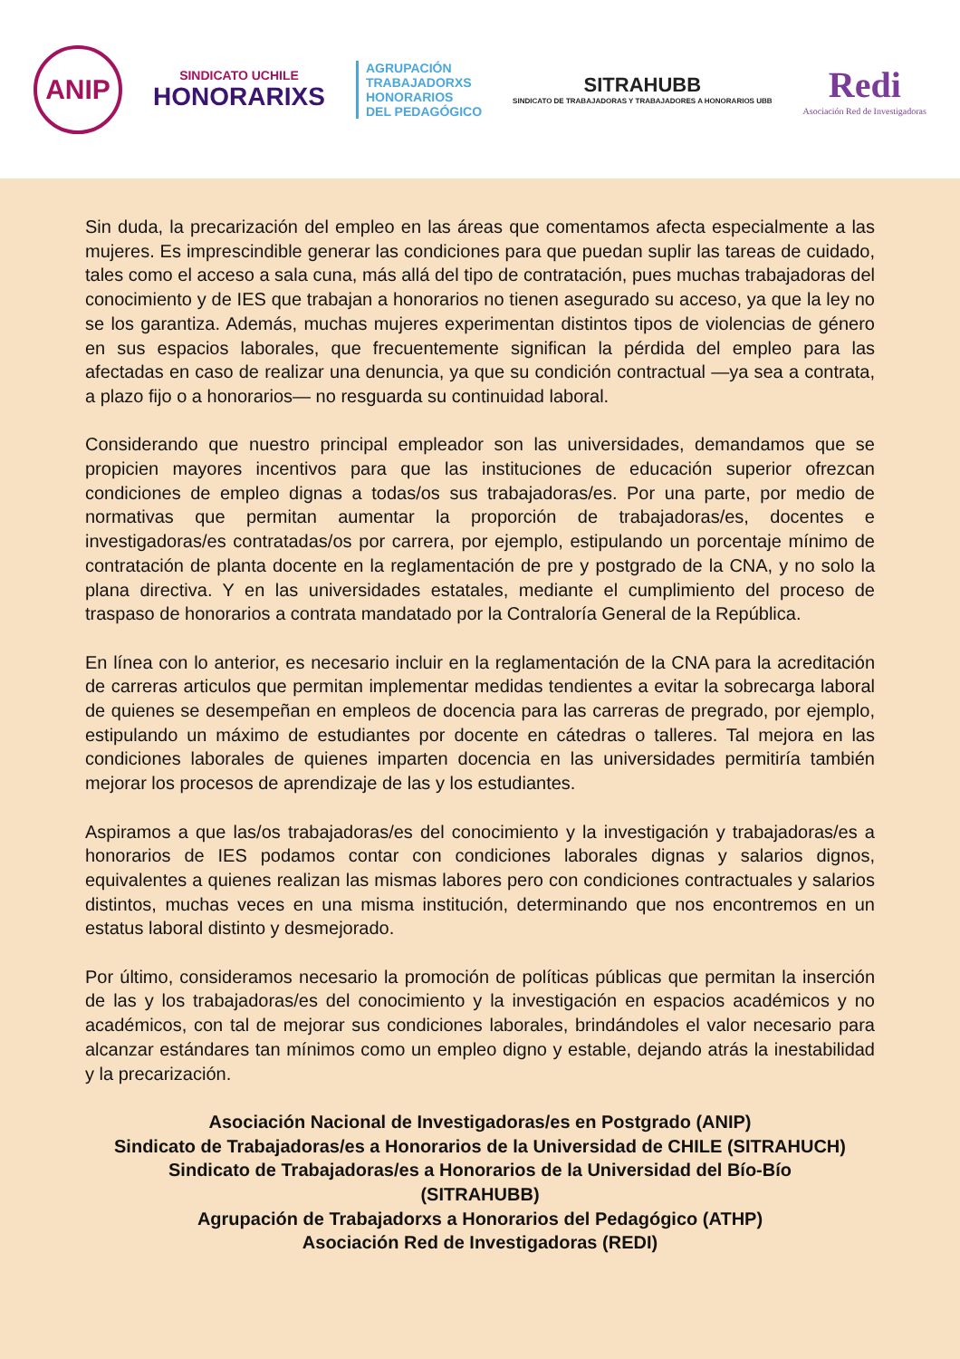ANIP
SINDICATO UCHILE
HONORARIXS
AGRUPACIÓN
TRABAJADORXS
HONORARIOS
DEL PEDAGÓGICO
SITRAHUBB
SINDICATO DE TRABAJADORAS Y TRABAJADORES A HONORARIOS UBB
Redi
Asociación Red de Investigadoras
Sin duda, la precarización del empleo en las áreas que comentamos afecta especialmente a las mujeres. Es imprescindible generar las condiciones para que puedan suplir las tareas de cuidado, tales como el acceso a sala cuna, más allá del tipo de contratación, pues muchas trabajadoras del conocimiento y de IES que trabajan a honorarios no tienen asegurado su acceso, ya que la ley no se los garantiza. Además, muchas mujeres experimentan distintos tipos de violencias de género en sus espacios laborales, que frecuentemente significan la pérdida del empleo para las afectadas en caso de realizar una denuncia, ya que su condición contractual —ya sea a contrata, a plazo fijo o a honorarios— no resguarda su continuidad laboral.
Considerando que nuestro principal empleador son las universidades, demandamos que se propicien mayores incentivos para que las instituciones de educación superior ofrezcan condiciones de empleo dignas a todas/os sus trabajadoras/es. Por una parte, por medio de normativas que permitan aumentar la proporción de trabajadoras/es, docentes e investigadoras/es contratadas/os por carrera, por ejemplo, estipulando un porcentaje mínimo de contratación de planta docente en la reglamentación de pre y postgrado de la CNA, y no solo la plana directiva. Y en las universidades estatales, mediante el cumplimiento del proceso de traspaso de honorarios a contrata mandatado por la Contraloría General de la República.
En línea con lo anterior, es necesario incluir en la reglamentación de la CNA para la acreditación de carreras articulos que permitan implementar medidas tendientes a evitar la sobrecarga laboral de quienes se desempeñan en empleos de docencia para las carreras de pregrado, por ejemplo, estipulando un máximo de estudiantes por docente en cátedras o talleres. Tal mejora en las condiciones laborales de quienes imparten docencia en las universidades permitiría también mejorar los procesos de aprendizaje de las y los estudiantes.
Aspiramos a que las/os trabajadoras/es del conocimiento y la investigación y trabajadoras/es a honorarios de IES podamos contar con condiciones laborales dignas y salarios dignos, equivalentes a quienes realizan las mismas labores pero con condiciones contractuales y salarios distintos, muchas veces en una misma institución, determinando que nos encontremos en un estatus laboral distinto y desmejorado.
Por último, consideramos necesario la promoción de políticas públicas que permitan la inserción de las y los trabajadoras/es del conocimiento y la investigación en espacios académicos y no académicos, con tal de mejorar sus condiciones laborales, brindándoles el valor necesario para alcanzar estándares tan mínimos como un empleo digno y estable, dejando atrás la inestabilidad y la precarización.
Asociación Nacional de Investigadoras/es en Postgrado (ANIP)
Sindicato de Trabajadoras/es a Honorarios de la Universidad de CHILE (SITRAHUCH)
Sindicato de Trabajadoras/es a Honorarios de la Universidad del Bío-Bío
(SITRAHUBB)
Agrupación de Trabajadorxs a Honorarios del Pedagógico (ATHP)
Asociación Red de Investigadoras (REDI)